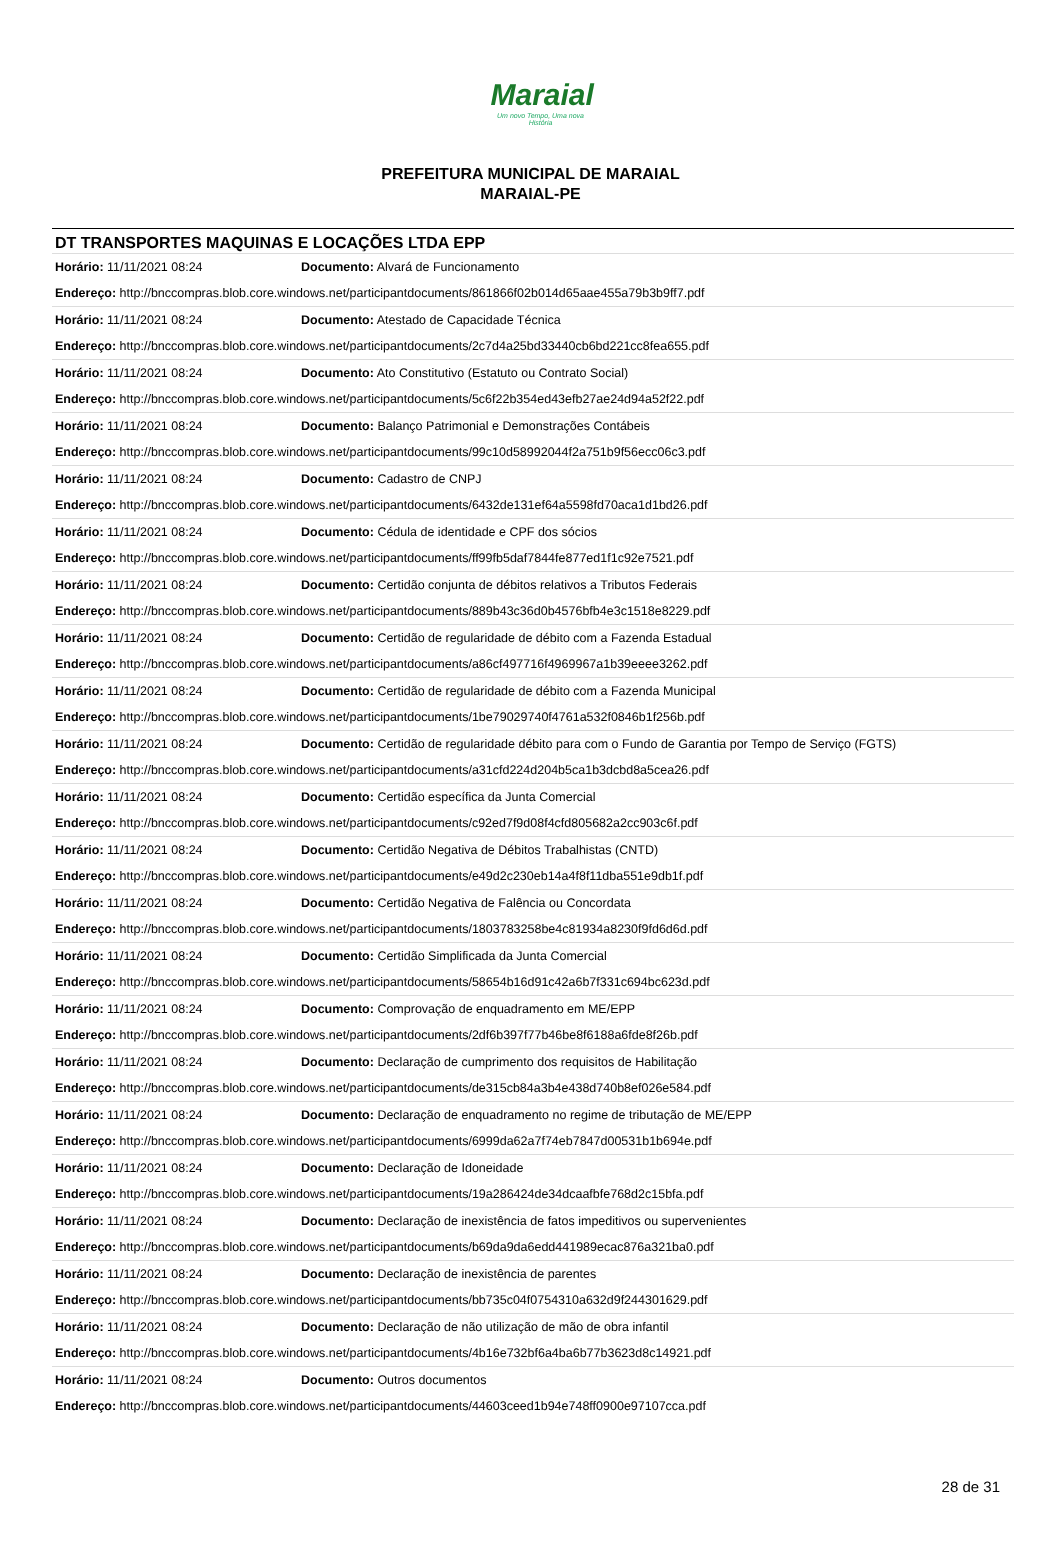Maraial
Um novo Tempo, Uma nova História
PREFEITURA MUNICIPAL DE MARAIAL
MARAIAL-PE
DT TRANSPORTES MAQUINAS E LOCAÇÕES LTDA EPP
| Horário: 11/11/2021 08:24 | Documento: Alvará de Funcionamento |
| Endereço: http://bnccompras.blob.core.windows.net/participantdocuments/861866f02b014d65aae455a79b3b9ff7.pdf | |
| Horário: 11/11/2021 08:24 | Documento: Atestado de Capacidade Técnica |
| Endereço: http://bnccompras.blob.core.windows.net/participantdocuments/2c7d4a25bd33440cb6bd221cc8fea655.pdf | |
| Horário: 11/11/2021 08:24 | Documento: Ato Constitutivo (Estatuto ou Contrato Social) |
| Endereço: http://bnccompras.blob.core.windows.net/participantdocuments/5c6f22b354ed43efb27ae24d94a52f22.pdf | |
| Horário: 11/11/2021 08:24 | Documento: Balanço Patrimonial e Demonstrações Contábeis |
| Endereço: http://bnccompras.blob.core.windows.net/participantdocuments/99c10d58992044f2a751b9f56ecc06c3.pdf | |
| Horário: 11/11/2021 08:24 | Documento: Cadastro de CNPJ |
| Endereço: http://bnccompras.blob.core.windows.net/participantdocuments/6432de131ef64a5598fd70aca1d1bd26.pdf | |
| Horário: 11/11/2021 08:24 | Documento: Cédula de identidade e CPF dos sócios |
| Endereço: http://bnccompras.blob.core.windows.net/participantdocuments/ff99fb5daf7844fe877ed1f1c92e7521.pdf | |
| Horário: 11/11/2021 08:24 | Documento: Certidão conjunta de débitos relativos a Tributos Federais |
| Endereço: http://bnccompras.blob.core.windows.net/participantdocuments/889b43c36d0b4576bfb4e3c1518e8229.pdf | |
| Horário: 11/11/2021 08:24 | Documento: Certidão de regularidade de débito com a Fazenda Estadual |
| Endereço: http://bnccompras.blob.core.windows.net/participantdocuments/a86cf497716f4969967a1b39eeee3262.pdf | |
| Horário: 11/11/2021 08:24 | Documento: Certidão de regularidade de débito com a Fazenda Municipal |
| Endereço: http://bnccompras.blob.core.windows.net/participantdocuments/1be79029740f4761a532f0846b1f256b.pdf | |
| Horário: 11/11/2021 08:24 | Documento: Certidão de regularidade débito para com o Fundo de Garantia por Tempo de Serviço (FGTS) |
| Endereço: http://bnccompras.blob.core.windows.net/participantdocuments/a31cfd224d204b5ca1b3dcbd8a5cea26.pdf | |
| Horário: 11/11/2021 08:24 | Documento: Certidão específica da Junta Comercial |
| Endereço: http://bnccompras.blob.core.windows.net/participantdocuments/c92ed7f9d08f4cfd805682a2cc903c6f.pdf | |
| Horário: 11/11/2021 08:24 | Documento: Certidão Negativa de Débitos Trabalhistas (CNTD) |
| Endereço: http://bnccompras.blob.core.windows.net/participantdocuments/e49d2c230eb14a4f8f11dba551e9db1f.pdf | |
| Horário: 11/11/2021 08:24 | Documento: Certidão Negativa de Falência ou Concordata |
| Endereço: http://bnccompras.blob.core.windows.net/participantdocuments/1803783258be4c81934a8230f9fd6d6d.pdf | |
| Horário: 11/11/2021 08:24 | Documento: Certidão Simplificada da Junta Comercial |
| Endereço: http://bnccompras.blob.core.windows.net/participantdocuments/58654b16d91c42a6b7f331c694bc623d.pdf | |
| Horário: 11/11/2021 08:24 | Documento: Comprovação de enquadramento em ME/EPP |
| Endereço: http://bnccompras.blob.core.windows.net/participantdocuments/2df6b397f77b46be8f6188a6fde8f26b.pdf | |
| Horário: 11/11/2021 08:24 | Documento: Declaração de cumprimento dos requisitos de Habilitação |
| Endereço: http://bnccompras.blob.core.windows.net/participantdocuments/de315cb84a3b4e438d740b8ef026e584.pdf | |
| Horário: 11/11/2021 08:24 | Documento: Declaração de enquadramento no regime de tributação de ME/EPP |
| Endereço: http://bnccompras.blob.core.windows.net/participantdocuments/6999da62a7f74eb7847d00531b1b694e.pdf | |
| Horário: 11/11/2021 08:24 | Documento: Declaração de Idoneidade |
| Endereço: http://bnccompras.blob.core.windows.net/participantdocuments/19a286424de34dcaafbfe768d2c15bfa.pdf | |
| Horário: 11/11/2021 08:24 | Documento: Declaração de inexistência de fatos impeditivos ou supervenientes |
| Endereço: http://bnccompras.blob.core.windows.net/participantdocuments/b69da9da6edd441989ecac876a321ba0.pdf | |
| Horário: 11/11/2021 08:24 | Documento: Declaração de inexistência de parentes |
| Endereço: http://bnccompras.blob.core.windows.net/participantdocuments/bb735c04f0754310a632d9f244301629.pdf | |
| Horário: 11/11/2021 08:24 | Documento: Declaração de não utilização de mão de obra infantil |
| Endereço: http://bnccompras.blob.core.windows.net/participantdocuments/4b16e732bf6a4ba6b77b3623d8c14921.pdf | |
| Horário: 11/11/2021 08:24 | Documento: Outros documentos |
| Endereço: http://bnccompras.blob.core.windows.net/participantdocuments/44603ceed1b94e748ff0900e97107cca.pdf | |
28 de 31